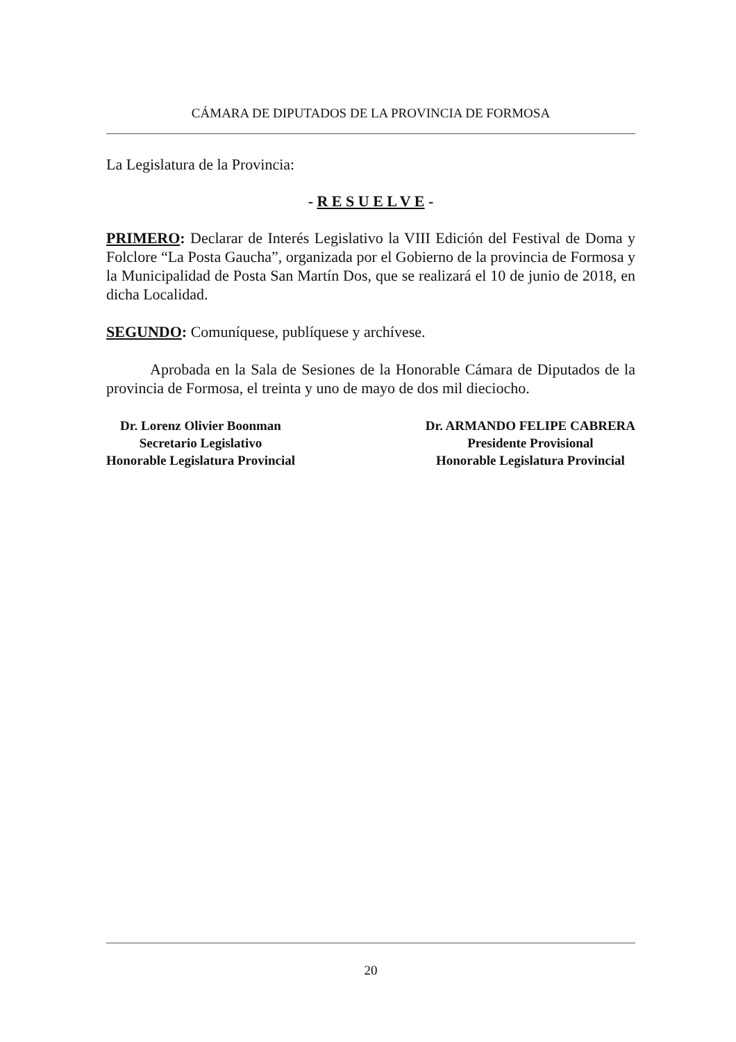CÁMARA DE DIPUTADOS DE LA PROVINCIA DE FORMOSA
La Legislatura de la Provincia:
- R E S U E L V E -
PRIMERO: Declarar de Interés Legislativo la VIII Edición del Festival de Doma y Folclore “La Posta Gaucha”, organizada por el Gobierno de la provincia de Formosa y la Municipalidad de Posta San Martín Dos, que se realizará el 10 de junio de 2018, en dicha Localidad.
SEGUNDO: Comuníquese, publíquese y archívese.
Aprobada en la Sala de Sesiones de la Honorable Cámara de Diputados de la provincia de Formosa, el treinta y uno de mayo de dos mil dieciocho.
Dr. Lorenz Olivier Boonman
Secretario Legislativo
Honorable Legislatura Provincial
Dr. ARMANDO FELIPE CABRERA
Presidente Provisional
Honorable Legislatura Provincial
20